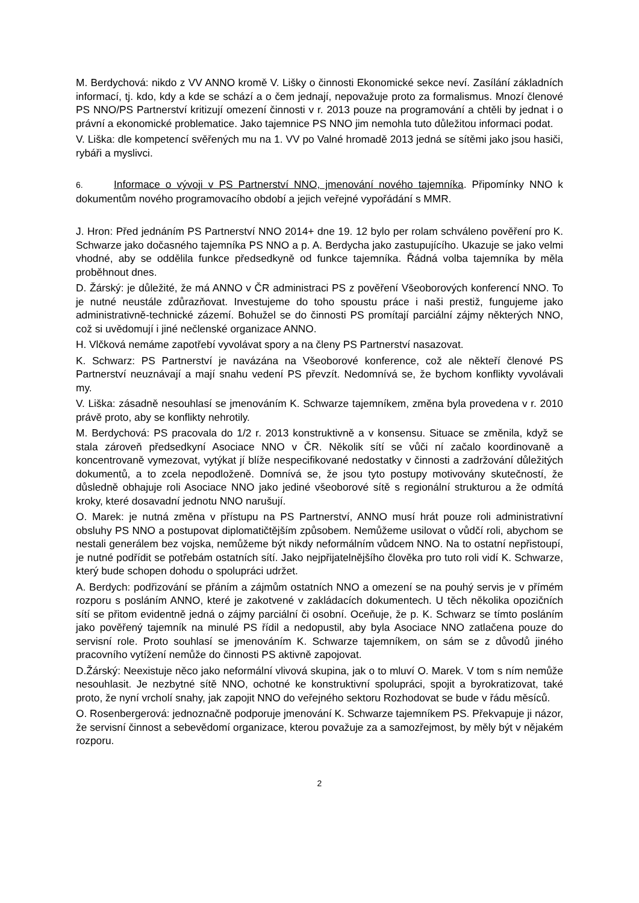M. Berdychová: nikdo z VV ANNO kromě V. Lišky o činnosti Ekonomické sekce neví. Zasílání základních informací, tj. kdo, kdy a kde se schází a o čem jednají, nepovažuje proto za formalismus. Mnozí členové PS NNO/PS Partnerství kritizují omezení činnosti v r. 2013 pouze na programování a chtěli by jednat i o právní a ekonomické problematice. Jako tajemnice PS NNO jim nemohla tuto důležitou informaci podat.
V. Liška: dle kompetencí svěřených mu na 1. VV po Valné hromadě 2013 jedná se sítěmi jako jsou hasiči, rybáři a myslivci.
6. Informace o vývoji v PS Partnerství NNO, jmenování nového tajemníka. Připomínky NNO k dokumentům nového programovacího období a jejich veřejné vypořádání s MMR.
J. Hron: Před jednáním PS Partnerství NNO 2014+ dne 19. 12 bylo per rolam schváleno pověření pro K. Schwarze jako dočasného tajemníka PS NNO a p. A. Berdycha jako zastupujícího. Ukazuje se jako velmi vhodné, aby se oddělila funkce předsedkyně od funkce tajemníka. Řádná volba tajemníka by měla proběhnout dnes.
D. Žárský: je důležité, že má ANNO v ČR administraci PS z pověření Všeoborových konferencí NNO. To je nutné neustále zdůrazňovat. Investujeme do toho spoustu práce i naši prestiž, fungujeme jako administrativně-technické zázemí. Bohužel se do činnosti PS promítají parciální zájmy některých NNO, což si uvědomují i jiné nečlenské organizace ANNO.
H. Vlčková nemáme zapotřebí vyvolávat spory a na členy PS Partnerství nasazovat.
K. Schwarz: PS Partnerství je navázána na Všeoborové konference, což ale někteří členové PS Partnerství neuznávají a mají snahu vedení PS převzít. Nedomnívá se, že bychom konflikty vyvolávali my.
V. Liška: zásadně nesouhlasí se jmenováním K. Schwarze tajemníkem, změna byla provedena v r. 2010 právě proto, aby se konflikty nehrotily.
M. Berdychová: PS pracovala do 1/2 r. 2013 konstruktivně a v konsensu. Situace se změnila, když se stala zároveň předsedkyní Asociace NNO v ČR. Několik sítí se vůči ní začalo koordinovaně a koncentrovaně vymezovat, vytýkat jí blíže nespecifikované nedostatky v činnosti a zadržování důležitých dokumentů, a to zcela nepodloženě. Domnívá se, že jsou tyto postupy motivovány skutečností, že důsledně obhajuje roli Asociace NNO jako jediné všeoborové sítě s regionální strukturou a že odmítá kroky, které dosavadní jednotu NNO narušují.
O. Marek: je nutná změna v přístupu na PS Partnerství, ANNO musí hrát pouze roli administrativní obsluhy PS NNO a postupovat diplomatičtějším způsobem. Nemůžeme usilovat o vůdčí roli, abychom se nestali generálem bez vojska, nemůžeme být nikdy neformálním vůdcem NNO. Na to ostatní nepřistoupí, je nutné podřídit se potřebám ostatních sítí. Jako nejpřijatelnějšího člověka pro tuto roli vidí K. Schwarze, který bude schopen dohodu o spolupráci udržet.
A. Berdych: podřizování se přáním a zájmům ostatních NNO a omezení se na pouhý servis je v přímém rozporu s posláním ANNO, které je zakotvené v zakládacích dokumentech. U těch několika opozičních sítí se přitom evidentně jedná o zájmy parciální či osobní. Oceňuje, že p. K. Schwarz se tímto posláním jako pověřený tajemník na minulé PS řídil a nedopustil, aby byla Asociace NNO zatlačena pouze do servisní role. Proto souhlasí se jmenováním K. Schwarze tajemníkem, on sám se z důvodů jiného pracovního vytížení nemůže do činnosti PS aktivně zapojovat.
D.Žárský: Neexistuje něco jako neformální vlivová skupina, jak o to mluví O. Marek. V tom s ním nemůže nesouhlasit. Je nezbytné sítě NNO, ochotné ke konstruktivní spolupráci, spojit a byrokratizovat, také proto, že nyní vrcholí snahy, jak zapojit NNO do veřejného sektoru Rozhodovat se bude v řádu měsíců.
O. Rosenbergerová: jednoznačně podporuje jmenování K. Schwarze tajemníkem PS. Překvapuje ji názor, že servisní činnost a sebevědomí organizace, kterou považuje za a samozřejmost, by měly být v nějakém rozporu.
2